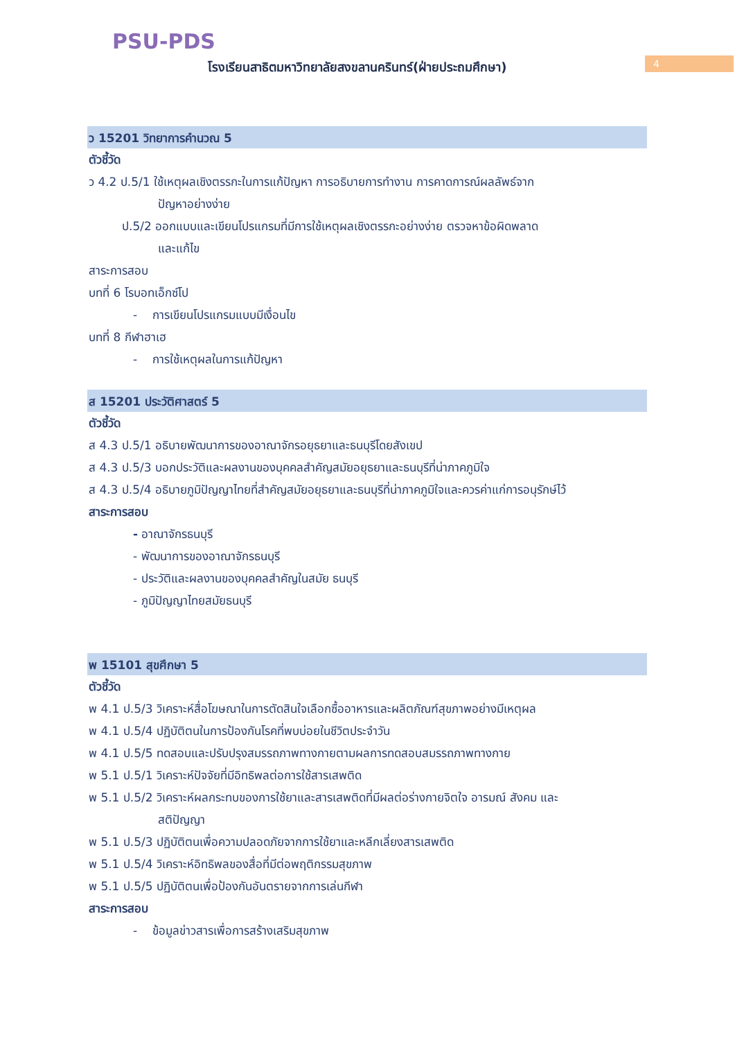PSU-PDS
โรงเรียนสาธิตมหาวิทยาลัยสงขลานครินทร์(ฝ่ายประถมศึกษา)
4
ว 15201 วิทยาการคำนวณ 5
ตัวชี้วัด
ว 4.2 ป.5/1 ใช้เหตุผลเชิงตรรกะในการแก้ปัญหา การอธิบายการทำงาน การคาดการณ์ผลลัพธ์จาก
ปัญหาอย่างง่าย
ป.5/2 ออกแบบและเขียนโปรแกรมที่มีการใช้เหตุผลเชิงตรรกะอย่างง่าย ตรวจหาข้อผิดพลาด
และแก้ไข
สาระการสอบ
บทที่ 6 โรบอทเอ็กซ์โป
- การเขียนโปรแกรมแบบมีเงื่อนไข
บทที่ 8 กีฬาฮาเฮ
- การใช้เหตุผลในการแก้ปัญหา
ส 15201 ประวัติศาสตร์ 5
ตัวชี้วัด
ส 4.3 ป.5/1 อธิบายพัฒนาการของอาณาจักรอยุธยาและธนบุรีโดยสังเขป
ส 4.3 ป.5/3 บอกประวัติและผลงานของบุคคลสำคัญสมัยอยุธยาและธนบุรีที่น่าภาคภูมิใจ
ส 4.3 ป.5/4 อธิบายภูมิปัญญาไทยที่สำคัญสมัยอยุธยาและธนบุรีที่น่าภาคภูมิใจและควรค่าแก่การอนุรักษ์ไว้
สาระการสอบ
- อาณาจักรธนบุรี
- พัฒนาการของอาณาจักรธนบุรี
- ประวัติและผลงานของบุคคลสำคัญในสมัย ธนบุรี
- ภูมิปัญญาไทยสมัยธนบุรี
พ 15101 สุขศึกษา 5
ตัวชี้วัด
พ 4.1 ป.5/3 วิเคราะห์สื่อโฆษณาในการตัดสินใจเลือกซื้ออาหารและผลิตภัณฑ์สุขภาพอย่างมีเหตุผล
พ 4.1 ป.5/4 ปฏิบัติตนในการป้องกันโรคที่พบบ่อยในชีวิตประจำวัน
พ 4.1 ป.5/5 ทดสอบและปรับปรุงสมรรถภาพทางกายตามผลการทดสอบสมรรถภาพทางกาย
พ 5.1 ป.5/1 วิเคราะห์ปัจจัยที่มีอิทธิพลต่อการใช้สารเสพติด
พ 5.1 ป.5/2 วิเคราะห์ผลกระทบของการใช้ยาและสารเสพติดที่มีผลต่อร่างกายจิตใจ อารมณ์ สังคม และ
สติปัญญา
พ 5.1 ป.5/3 ปฏิบัติตนเพื่อความปลอดภัยจากการใช้ยาและหลีกเลี่ยงสารเสพติด
พ 5.1 ป.5/4 วิเคราะห์อิทธิพลของสื่อที่มีต่อพฤติกรรมสุขภาพ
พ 5.1 ป.5/5 ปฏิบัติตนเพื่อป้องกันอันตรายจากการเล่นกีฬา
สาระการสอบ
- ข้อมูลข่าวสารเพื่อการสร้างเสริมสุขภาพ